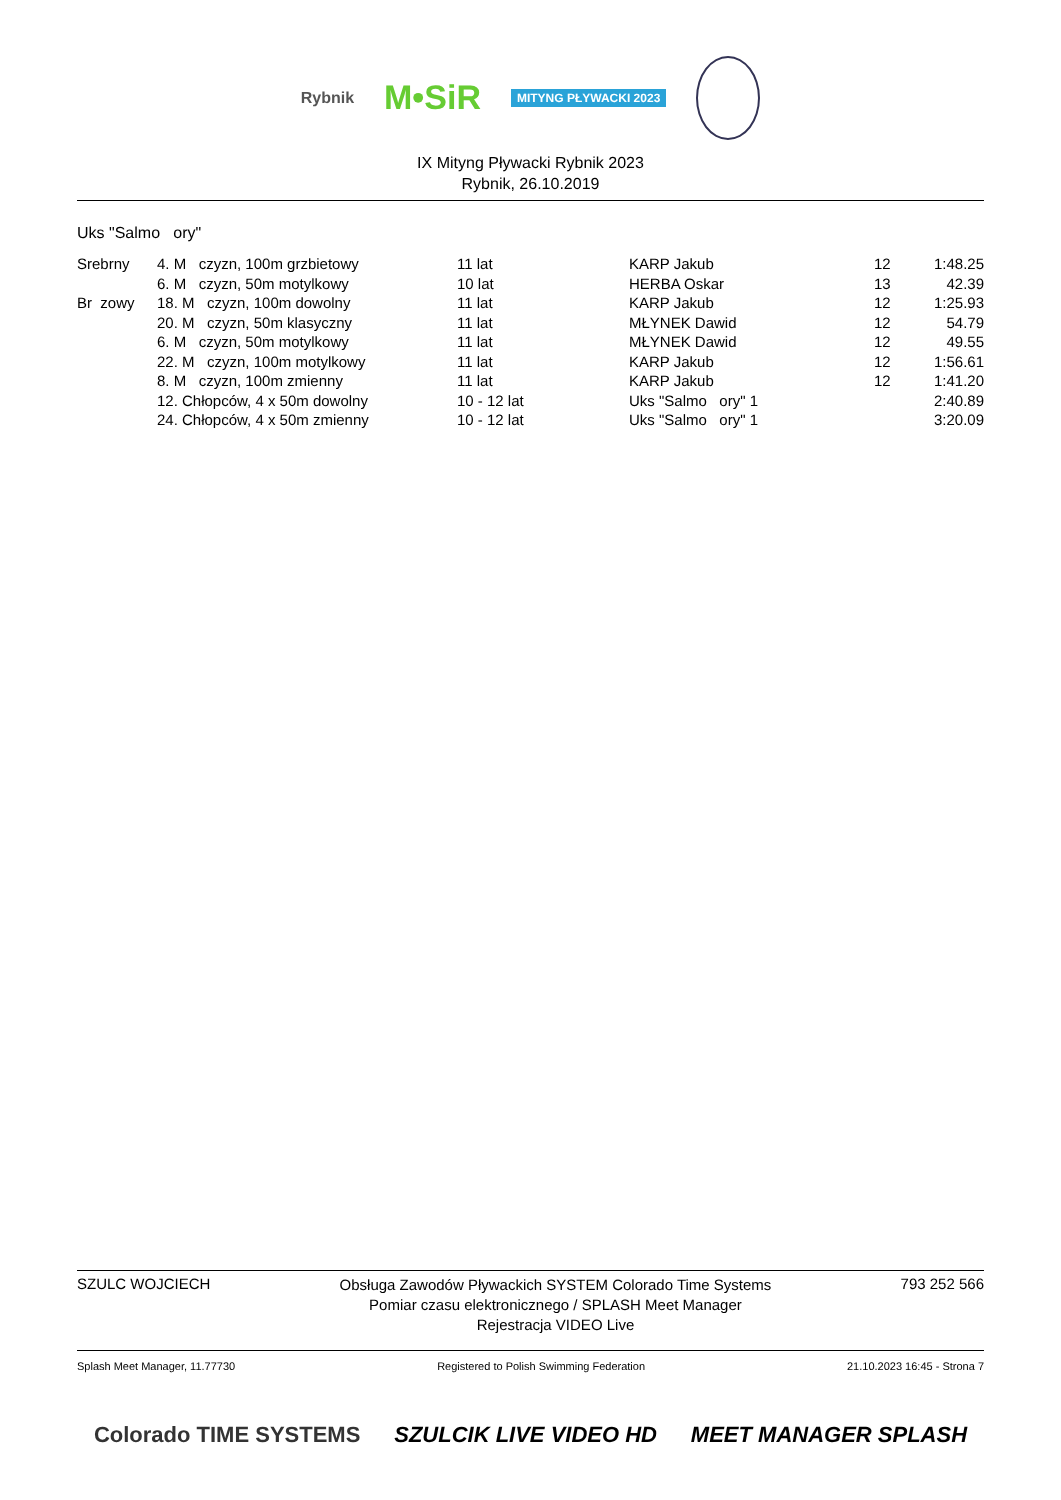Rybnik M•SiR MITYNG PŁYWACKI 2023
IX Mityng Pływacki Rybnik 2023
Rybnik, 26.10.2019
Uks "Salmo ory"
| Srebrny | 4. M czyzn, 100m grzbietowy | 11 lat | KARP Jakub | 12 | 1:48.25 |
| | 6. M czyzn, 50m motylkowy | 10 lat | HERBA Oskar | 13 | 42.39 |
| Br zowy | 18. M czyzn, 100m dowolny | 11 lat | KARP Jakub | 12 | 1:25.93 |
| | 20. M czyzn, 50m klasyczny | 11 lat | MŁYNEK Dawid | 12 | 54.79 |
| | 6. M czyzn, 50m motylkowy | 11 lat | MŁYNEK Dawid | 12 | 49.55 |
| | 22. M czyzn, 100m motylkowy | 11 lat | KARP Jakub | 12 | 1:56.61 |
| | 8. M czyzn, 100m zmienny | 11 lat | KARP Jakub | 12 | 1:41.20 |
| | 12. Chłopców, 4 x 50m dowolny | 10 - 12 lat | Uks "Salmo ory" 1 | | 2:40.89 |
| | 24. Chłopców, 4 x 50m zmienny | 10 - 12 lat | Uks "Salmo ory" 1 | | 3:20.09 |
SZULC WOJCIECH Obsługa Zawodów Pływackich SYSTEM Colorado Time Systems
Pomiar czasu elektronicznego / SPLASH Meet Manager
Rejestracja VIDEO Live 793 252 566
Splash Meet Manager, 11.77730 Registered to Polish Swimming Federation 21.10.2023 16:45 - Strona 7
Colorado TIME SYSTEMS SZULCIK LIVE VIDEO HD MEET MANAGER SPLASH